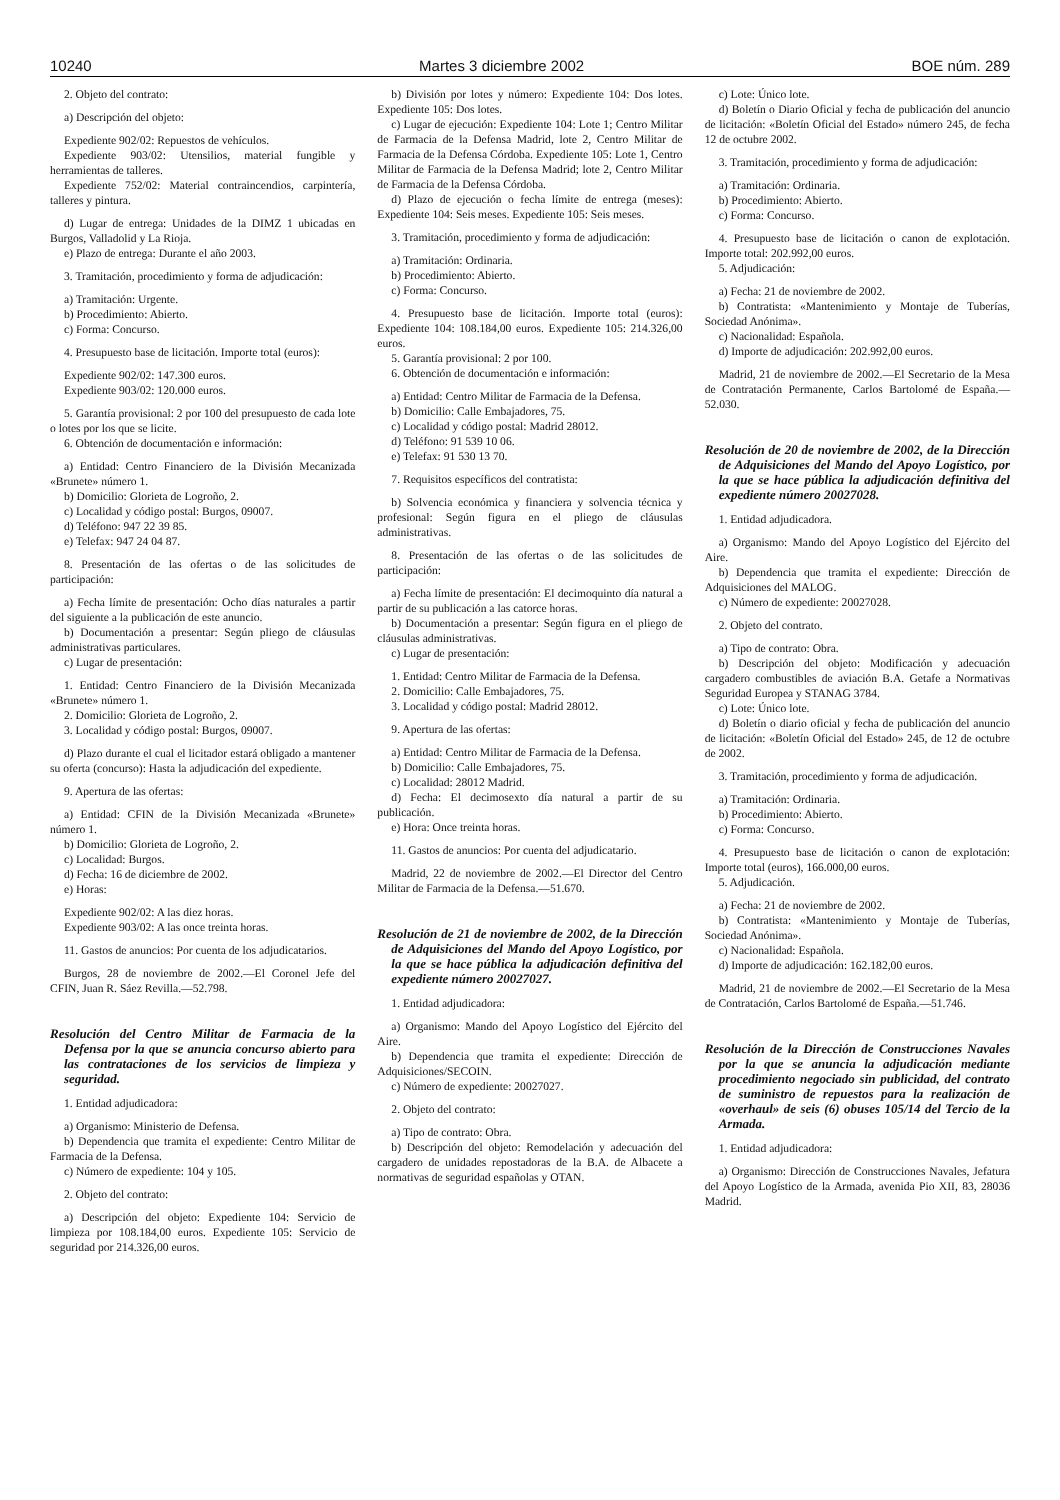10240 Martes 3 diciembre 2002 BOE núm. 289
2. Objeto del contrato:
a) Descripción del objeto:
Expediente 902/02: Repuestos de vehículos.
Expediente 903/02: Utensilios, material fungible y herramientas de talleres.
Expediente 752/02: Material contraincendios, carpintería, talleres y pintura.
d) Lugar de entrega: Unidades de la DIMZ 1 ubicadas en Burgos, Valladolid y La Rioja.
e) Plazo de entrega: Durante el año 2003.
3. Tramitación, procedimiento y forma de adjudicación:
a) Tramitación: Urgente.
b) Procedimiento: Abierto.
c) Forma: Concurso.
4. Presupuesto base de licitación. Importe total (euros):
Expediente 902/02: 147.300 euros.
Expediente 903/02: 120.000 euros.
5. Garantía provisional: 2 por 100 del presupuesto de cada lote o lotes por los que se licite.
6. Obtención de documentación e información:
a) Entidad: Centro Financiero de la División Mecanizada «Brunete» número 1.
b) Domicilio: Glorieta de Logroño, 2.
c) Localidad y código postal: Burgos, 09007.
d) Teléfono: 947 22 39 85.
e) Telefax: 947 24 04 87.
8. Presentación de las ofertas o de las solicitudes de participación:
a) Fecha límite de presentación: Ocho días naturales a partir del siguiente a la publicación de este anuncio.
b) Documentación a presentar: Según pliego de cláusulas administrativas particulares.
c) Lugar de presentación:
1. Entidad: Centro Financiero de la División Mecanizada «Brunete» número 1.
2. Domicilio: Glorieta de Logroño, 2.
3. Localidad y código postal: Burgos, 09007.
d) Plazo durante el cual el licitador estará obligado a mantener su oferta (concurso): Hasta la adjudicación del expediente.
9. Apertura de las ofertas:
a) Entidad: CFIN de la División Mecanizada «Brunete» número 1.
b) Domicilio: Glorieta de Logroño, 2.
c) Localidad: Burgos.
d) Fecha: 16 de diciembre de 2002.
e) Horas:
Expediente 902/02: A las diez horas.
Expediente 903/02: A las once treinta horas.
11. Gastos de anuncios: Por cuenta de los adjudicatarios.
Burgos, 28 de noviembre de 2002.—El Coronel Jefe del CFIN, Juan R. Sáez Revilla.—52.798.
Resolución del Centro Militar de Farmacia de la Defensa por la que se anuncia concurso abierto para las contrataciones de los servicios de limpieza y seguridad.
1. Entidad adjudicadora:
a) Organismo: Ministerio de Defensa.
b) Dependencia que tramita el expediente: Centro Militar de Farmacia de la Defensa.
c) Número de expediente: 104 y 105.
2. Objeto del contrato:
a) Descripción del objeto: Expediente 104: Servicio de limpieza por 108.184,00 euros. Expediente 105: Servicio de seguridad por 214.326,00 euros.
b) División por lotes y número: Expediente 104: Dos lotes. Expediente 105: Dos lotes.
c) Lugar de ejecución: Expediente 104: Lote 1; Centro Militar de Farmacia de la Defensa Madrid, lote 2, Centro Militar de Farmacia de la Defensa Córdoba. Expediente 105: Lote 1, Centro Militar de Farmacia de la Defensa Madrid; lote 2, Centro Militar de Farmacia de la Defensa Córdoba.
d) Plazo de ejecución o fecha límite de entrega (meses): Expediente 104: Seis meses. Expediente 105: Seis meses.
3. Tramitación, procedimiento y forma de adjudicación:
a) Tramitación: Ordinaria.
b) Procedimiento: Abierto.
c) Forma: Concurso.
4. Presupuesto base de licitación. Importe total (euros): Expediente 104: 108.184,00 euros. Expediente 105: 214.326,00 euros.
5. Garantía provisional: 2 por 100.
6. Obtención de documentación e información:
a) Entidad: Centro Militar de Farmacia de la Defensa.
b) Domicilio: Calle Embajadores, 75.
c) Localidad y código postal: Madrid 28012.
d) Teléfono: 91 539 10 06.
e) Telefax: 91 530 13 70.
7. Requisitos específicos del contratista:
b) Solvencia económica y financiera y solvencia técnica y profesional: Según figura en el pliego de cláusulas administrativas.
8. Presentación de las ofertas o de las solicitudes de participación:
a) Fecha límite de presentación: El decimoquinto día natural a partir de su publicación a las catorce horas.
b) Documentación a presentar: Según figura en el pliego de cláusulas administrativas.
c) Lugar de presentación:
1. Entidad: Centro Militar de Farmacia de la Defensa.
2. Domicilio: Calle Embajadores, 75.
3. Localidad y código postal: Madrid 28012.
9. Apertura de las ofertas:
a) Entidad: Centro Militar de Farmacia de la Defensa.
b) Domicilio: Calle Embajadores, 75.
c) Localidad: 28012 Madrid.
d) Fecha: El decimosexto día natural a partir de su publicación.
e) Hora: Once treinta horas.
11. Gastos de anuncios: Por cuenta del adjudicatario.
Madrid, 22 de noviembre de 2002.—El Director del Centro Militar de Farmacia de la Defensa.—51.670.
Resolución de 21 de noviembre de 2002, de la Dirección de Adquisiciones del Mando del Apoyo Logístico, por la que se hace pública la adjudicación definitiva del expediente número 20027027.
1. Entidad adjudicadora:
a) Organismo: Mando del Apoyo Logístico del Ejército del Aire.
b) Dependencia que tramita el expediente: Dirección de Adquisiciones/SECOIN.
c) Número de expediente: 20027027.
2. Objeto del contrato:
a) Tipo de contrato: Obra.
b) Descripción del objeto: Remodelación y adecuación del cargadero de unidades repostadoras de la B.A. de Albacete a normativas de seguridad españolas y OTAN.
c) Lote: Único lote.
d) Boletín o Diario Oficial y fecha de publicación del anuncio de licitación: «Boletín Oficial del Estado» número 245, de fecha 12 de octubre 2002.
3. Tramitación, procedimiento y forma de adjudicación:
a) Tramitación: Ordinaria.
b) Procedimiento: Abierto.
c) Forma: Concurso.
4. Presupuesto base de licitación o canon de explotación. Importe total: 202.992,00 euros.
5. Adjudicación:
a) Fecha: 21 de noviembre de 2002.
b) Contratista: «Mantenimiento y Montaje de Tuberías, Sociedad Anónima».
c) Nacionalidad: Española.
d) Importe de adjudicación: 202.992,00 euros.
Madrid, 21 de noviembre de 2002.—El Secretario de la Mesa de Contratación Permanente, Carlos Bartolomé de España.—52.030.
Resolución de 20 de noviembre de 2002, de la Dirección de Adquisiciones del Mando del Apoyo Logístico, por la que se hace pública la adjudicación definitiva del expediente número 20027028.
1. Entidad adjudicadora.
a) Organismo: Mando del Apoyo Logístico del Ejército del Aire.
b) Dependencia que tramita el expediente: Dirección de Adquisiciones del MALOG.
c) Número de expediente: 20027028.
2. Objeto del contrato.
a) Tipo de contrato: Obra.
b) Descripción del objeto: Modificación y adecuación cargadero combustibles de aviación B.A. Getafe a Normativas Seguridad Europea y STANAG 3784.
c) Lote: Único lote.
d) Boletín o diario oficial y fecha de publicación del anuncio de licitación: «Boletín Oficial del Estado» 245, de 12 de octubre de 2002.
3. Tramitación, procedimiento y forma de adjudicación.
a) Tramitación: Ordinaria.
b) Procedimiento: Abierto.
c) Forma: Concurso.
4. Presupuesto base de licitación o canon de explotación: Importe total (euros), 166.000,00 euros.
5. Adjudicación.
a) Fecha: 21 de noviembre de 2002.
b) Contratista: «Mantenimiento y Montaje de Tuberías, Sociedad Anónima».
c) Nacionalidad: Española.
d) Importe de adjudicación: 162.182,00 euros.
Madrid, 21 de noviembre de 2002.—El Secretario de la Mesa de Contratación, Carlos Bartolomé de España.—51.746.
Resolución de la Dirección de Construcciones Navales por la que se anuncia la adjudicación mediante procedimiento negociado sin publicidad, del contrato de suministro de repuestos para la realización de «overhaul» de seis (6) obuses 105/14 del Tercio de la Armada.
1. Entidad adjudicadora:
a) Organismo: Dirección de Construcciones Navales, Jefatura del Apoyo Logístico de la Armada, avenida Pio XII, 83, 28036 Madrid.